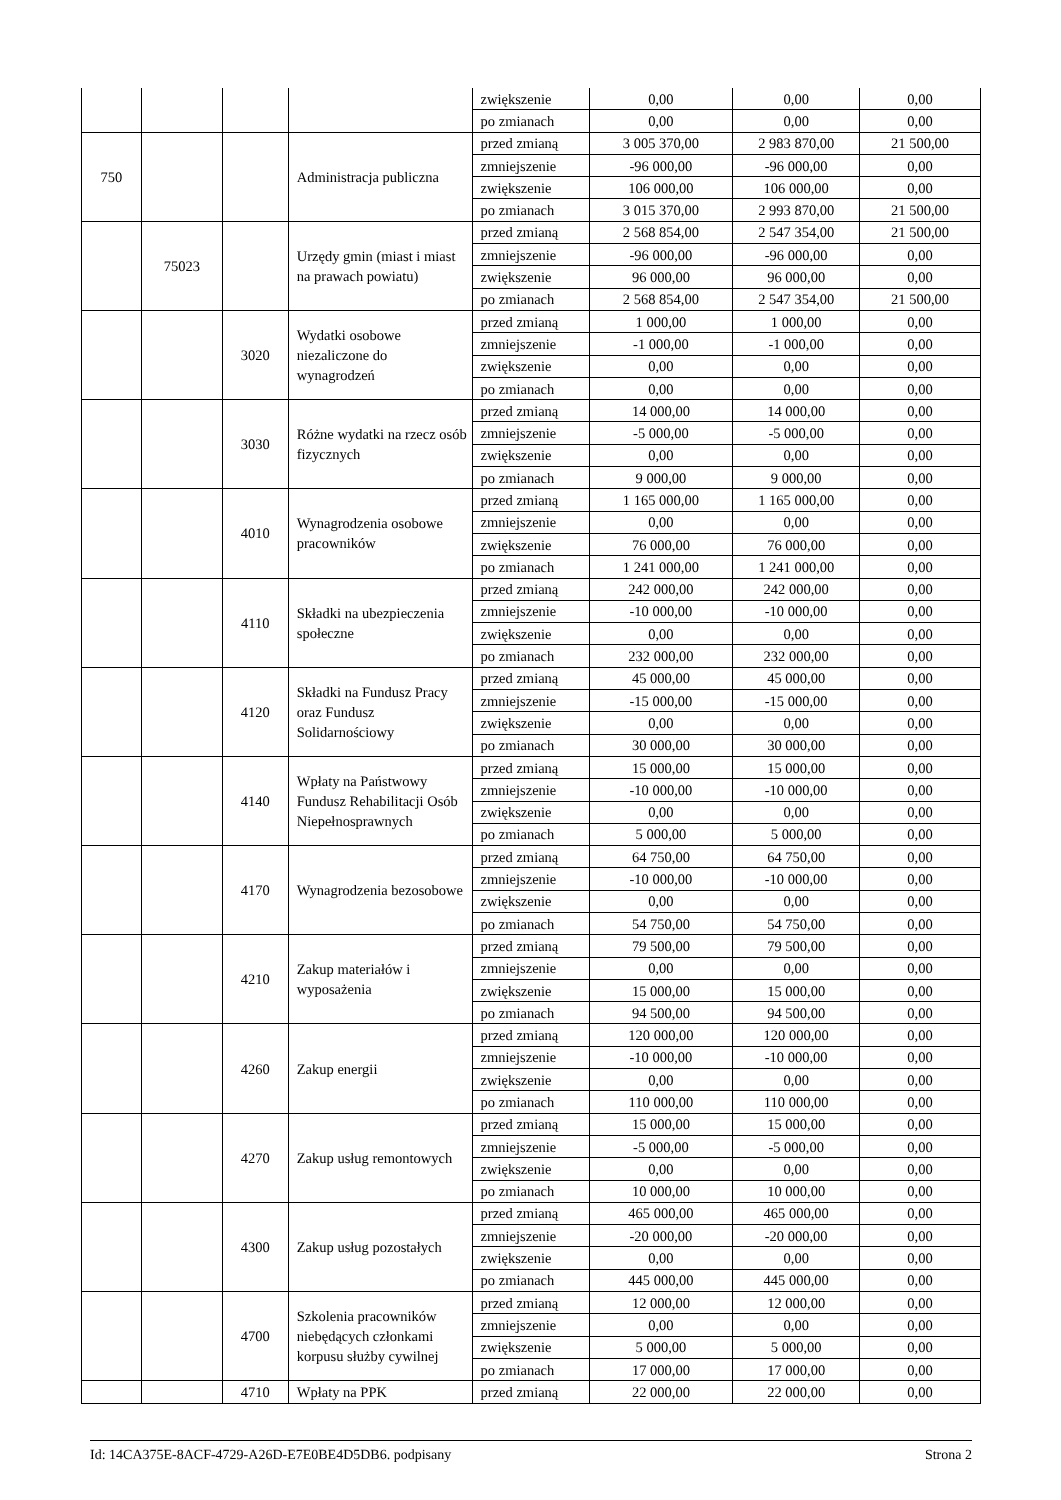| | | | | zwiększenie | 0,00 | 0,00 | 0,00 |
| | | | | po zmianach | 0,00 | 0,00 | 0,00 |
| 750 | | | Administracja publiczna | przed zmianą | 3 005 370,00 | 2 983 870,00 | 21 500,00 |
| | | | | zmniejszenie | -96 000,00 | -96 000,00 | 0,00 |
| | | | | zwiększenie | 106 000,00 | 106 000,00 | 0,00 |
| | | | | po zmianach | 3 015 370,00 | 2 993 870,00 | 21 500,00 |
| | 75023 | | Urzędy gmin (miast i miast na prawach powiatu) | przed zmianą | 2 568 854,00 | 2 547 354,00 | 21 500,00 |
| | | | | zmniejszenie | -96 000,00 | -96 000,00 | 0,00 |
| | | | | zwiększenie | 96 000,00 | 96 000,00 | 0,00 |
| | | | | po zmianach | 2 568 854,00 | 2 547 354,00 | 21 500,00 |
| | | 3020 | Wydatki osobowe niezaliczone do wynagrodzeń | przed zmianą | 1 000,00 | 1 000,00 | 0,00 |
| | | | | zmniejszenie | -1 000,00 | -1 000,00 | 0,00 |
| | | | | zwiększenie | 0,00 | 0,00 | 0,00 |
| | | | | po zmianach | 0,00 | 0,00 | 0,00 |
| | | 3030 | Różne wydatki na rzecz osób fizycznych | przed zmianą | 14 000,00 | 14 000,00 | 0,00 |
| | | | | zmniejszenie | -5 000,00 | -5 000,00 | 0,00 |
| | | | | zwiększenie | 0,00 | 0,00 | 0,00 |
| | | | | po zmianach | 9 000,00 | 9 000,00 | 0,00 |
| | | 4010 | Wynagrodzenia osobowe pracowników | przed zmianą | 1 165 000,00 | 1 165 000,00 | 0,00 |
| | | | | zmniejszenie | 0,00 | 0,00 | 0,00 |
| | | | | zwiększenie | 76 000,00 | 76 000,00 | 0,00 |
| | | | | po zmianach | 1 241 000,00 | 1 241 000,00 | 0,00 |
| | | 4110 | Składki na ubezpieczenia społeczne | przed zmianą | 242 000,00 | 242 000,00 | 0,00 |
| | | | | zmniejszenie | -10 000,00 | -10 000,00 | 0,00 |
| | | | | zwiększenie | 0,00 | 0,00 | 0,00 |
| | | | | po zmianach | 232 000,00 | 232 000,00 | 0,00 |
| | | 4120 | Składki na Fundusz Pracy oraz Fundusz Solidarnościowy | przed zmianą | 45 000,00 | 45 000,00 | 0,00 |
| | | | | zmniejszenie | -15 000,00 | -15 000,00 | 0,00 |
| | | | | zwiększenie | 0,00 | 0,00 | 0,00 |
| | | | | po zmianach | 30 000,00 | 30 000,00 | 0,00 |
| | | 4140 | Wpłaty na Państwowy Fundusz Rehabilitacji Osób Niepełnosprawnych | przed zmianą | 15 000,00 | 15 000,00 | 0,00 |
| | | | | zmniejszenie | -10 000,00 | -10 000,00 | 0,00 |
| | | | | zwiększenie | 0,00 | 0,00 | 0,00 |
| | | | | po zmianach | 5 000,00 | 5 000,00 | 0,00 |
| | | 4170 | Wynagrodzenia bezosobowe | przed zmianą | 64 750,00 | 64 750,00 | 0,00 |
| | | | | zmniejszenie | -10 000,00 | -10 000,00 | 0,00 |
| | | | | zwiększenie | 0,00 | 0,00 | 0,00 |
| | | | | po zmianach | 54 750,00 | 54 750,00 | 0,00 |
| | | 4210 | Zakup materiałów i wyposażenia | przed zmianą | 79 500,00 | 79 500,00 | 0,00 |
| | | | | zmniejszenie | 0,00 | 0,00 | 0,00 |
| | | | | zwiększenie | 15 000,00 | 15 000,00 | 0,00 |
| | | | | po zmianach | 94 500,00 | 94 500,00 | 0,00 |
| | | 4260 | Zakup energii | przed zmianą | 120 000,00 | 120 000,00 | 0,00 |
| | | | | zmniejszenie | -10 000,00 | -10 000,00 | 0,00 |
| | | | | zwiększenie | 0,00 | 0,00 | 0,00 |
| | | | | po zmianach | 110 000,00 | 110 000,00 | 0,00 |
| | | 4270 | Zakup usług remontowych | przed zmianą | 15 000,00 | 15 000,00 | 0,00 |
| | | | | zmniejszenie | -5 000,00 | -5 000,00 | 0,00 |
| | | | | zwiększenie | 0,00 | 0,00 | 0,00 |
| | | | | po zmianach | 10 000,00 | 10 000,00 | 0,00 |
| | | 4300 | Zakup usług pozostałych | przed zmianą | 465 000,00 | 465 000,00 | 0,00 |
| | | | | zmniejszenie | -20 000,00 | -20 000,00 | 0,00 |
| | | | | zwiększenie | 0,00 | 0,00 | 0,00 |
| | | | | po zmianach | 445 000,00 | 445 000,00 | 0,00 |
| | | 4700 | Szkolenia pracowników niebędących członkami korpusu służby cywilnej | przed zmianą | 12 000,00 | 12 000,00 | 0,00 |
| | | | | zmniejszenie | 0,00 | 0,00 | 0,00 |
| | | | | zwiększenie | 5 000,00 | 5 000,00 | 0,00 |
| | | | | po zmianach | 17 000,00 | 17 000,00 | 0,00 |
| | | 4710 | Wpłaty na PPK | przed zmianą | 22 000,00 | 22 000,00 | 0,00 |
Id: 14CA375E-8ACF-4729-A26D-E7E0BE4D5DB6. podpisany Strona 2